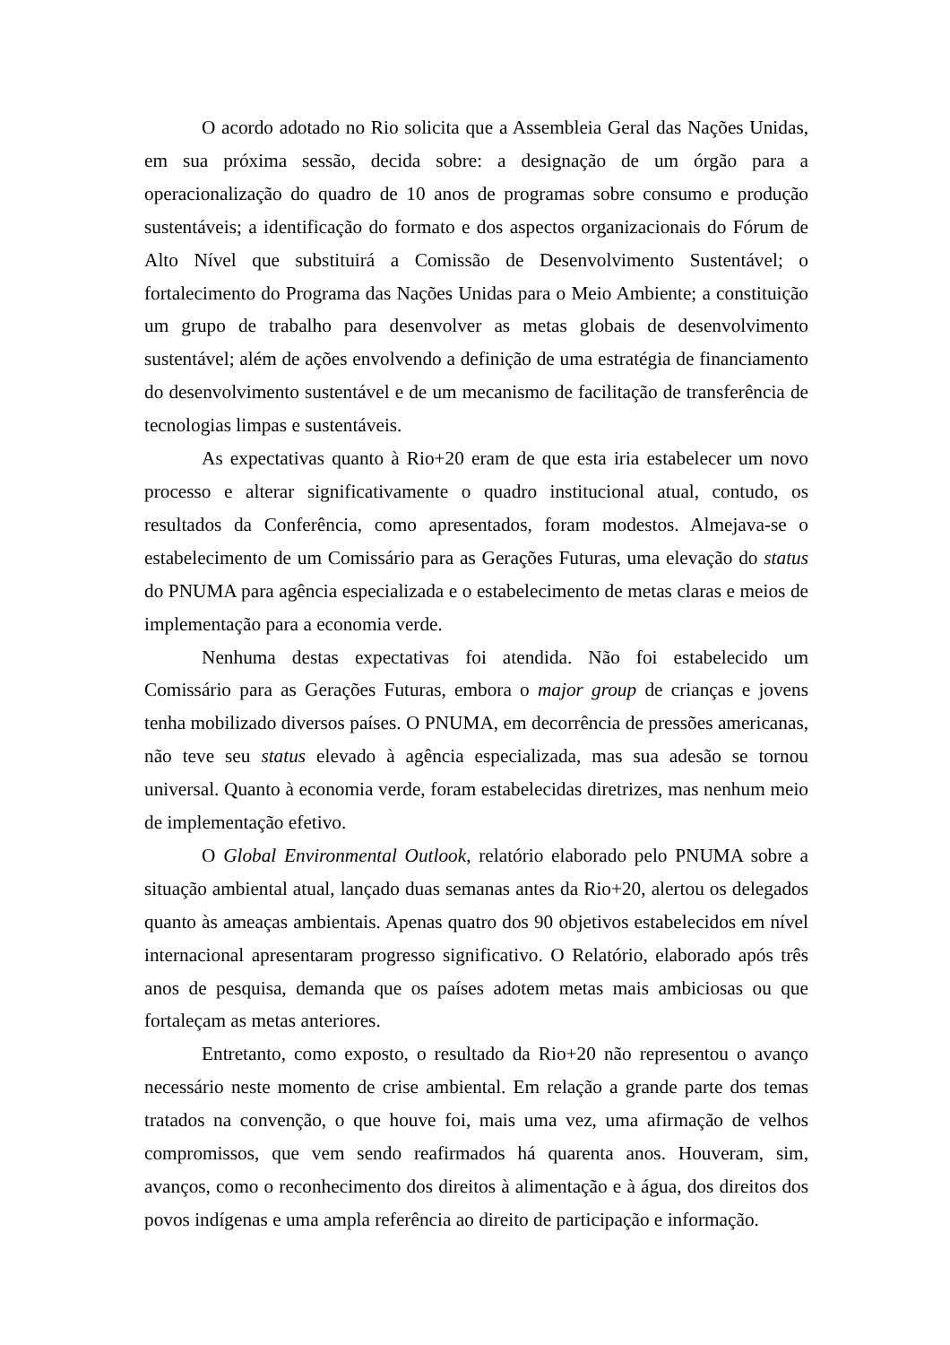O acordo adotado no Rio solicita que a Assembleia Geral das Nações Unidas, em sua próxima sessão, decida sobre: a designação de um órgão para a operacionalização do quadro de 10 anos de programas sobre consumo e produção sustentáveis; a identificação do formato e dos aspectos organizacionais do Fórum de Alto Nível que substituirá a Comissão de Desenvolvimento Sustentável; o fortalecimento do Programa das Nações Unidas para o Meio Ambiente; a constituição um grupo de trabalho para desenvolver as metas globais de desenvolvimento sustentável; além de ações envolvendo a definição de uma estratégia de financiamento do desenvolvimento sustentável e de um mecanismo de facilitação de transferência de tecnologias limpas e sustentáveis.
As expectativas quanto à Rio+20 eram de que esta iria estabelecer um novo processo e alterar significativamente o quadro institucional atual, contudo, os resultados da Conferência, como apresentados, foram modestos. Almejava-se o estabelecimento de um Comissário para as Gerações Futuras, uma elevação do status do PNUMA para agência especializada e o estabelecimento de metas claras e meios de implementação para a economia verde.
Nenhuma destas expectativas foi atendida. Não foi estabelecido um Comissário para as Gerações Futuras, embora o major group de crianças e jovens tenha mobilizado diversos países. O PNUMA, em decorrência de pressões americanas, não teve seu status elevado à agência especializada, mas sua adesão se tornou universal. Quanto à economia verde, foram estabelecidas diretrizes, mas nenhum meio de implementação efetivo.
O Global Environmental Outlook, relatório elaborado pelo PNUMA sobre a situação ambiental atual, lançado duas semanas antes da Rio+20, alertou os delegados quanto às ameaças ambientais. Apenas quatro dos 90 objetivos estabelecidos em nível internacional apresentaram progresso significativo. O Relatório, elaborado após três anos de pesquisa, demanda que os países adotem metas mais ambiciosas ou que fortaleçam as metas anteriores.
Entretanto, como exposto, o resultado da Rio+20 não representou o avanço necessário neste momento de crise ambiental. Em relação a grande parte dos temas tratados na convenção, o que houve foi, mais uma vez, uma afirmação de velhos compromissos, que vem sendo reafirmados há quarenta anos. Houveram, sim, avanços, como o reconhecimento dos direitos à alimentação e à água, dos direitos dos povos indígenas e uma ampla referência ao direito de participação e informação.